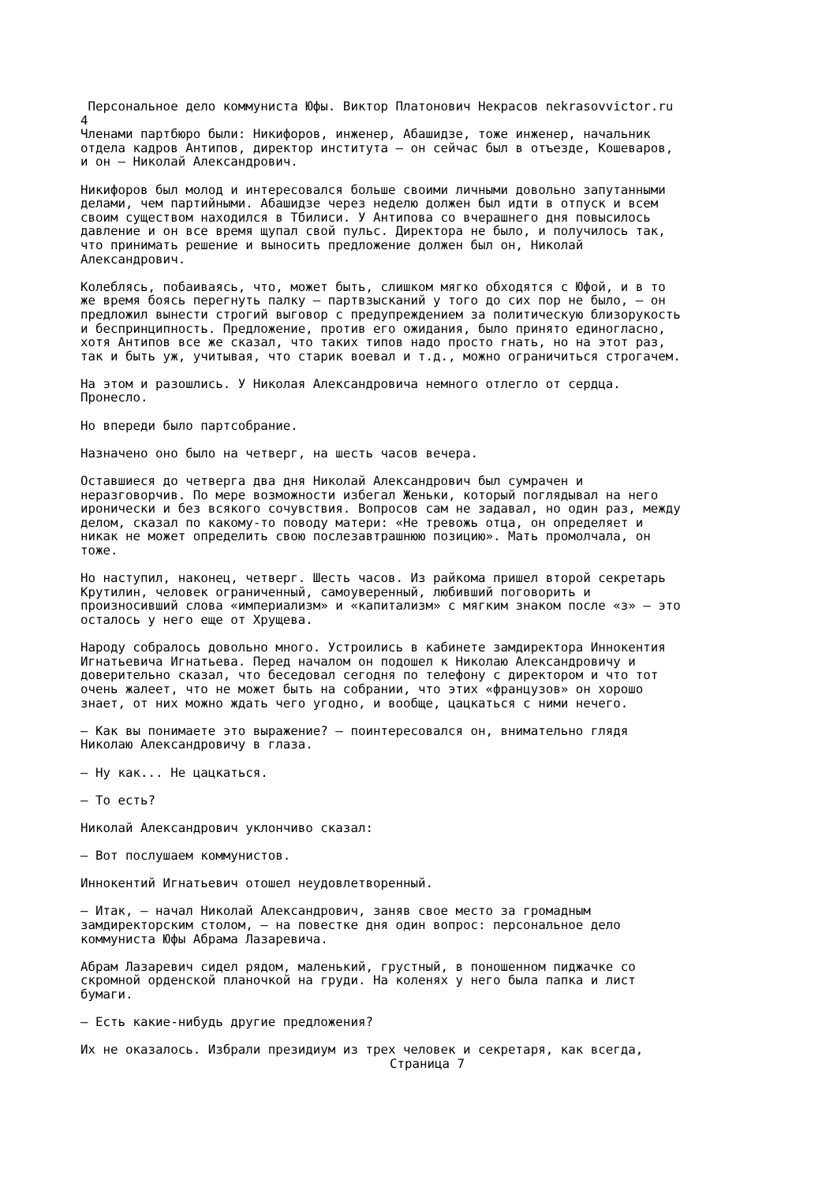Персональное дело коммуниста Юфы. Виктор Платонович Некрасов nekrasovvictor.ru 4
Членами партбюро были: Никифоров, инженер, Абашидзе, тоже инженер, начальник отдела кадров Антипов, директор института — он сейчас был в отъезде, Кошеваров, и он — Николай Александрович.
Никифоров был молод и интересовался больше своими личными довольно запутанными делами, чем партийными. Абашидзе через неделю должен был идти в отпуск и всем своим существом находился в Тбилиси. У Антипова со вчерашнего дня повысилось давление и он все время щупал свой пульс. Директора не было, и получилось так, что принимать решение и выносить предложение должен был он, Николай Александрович.
Колеблясь, побаиваясь, что, может быть, слишком мягко обходятся с Юфой, и в то же время боясь перегнуть палку — партвзысканий у того до сих пор не было, — он предложил вынести строгий выговор с предупреждением за политическую близорукость и беспринципность. Предложение, против его ожидания, было принято единогласно, хотя Антипов все же сказал, что таких типов надо просто гнать, но на этот раз, так и быть уж, учитывая, что старик воевал и т.д., можно ограничиться строгачем.
На этом и разошлись. У Николая Александровича немного отлегло от сердца. Пронесло.
Но впереди было партсобрание.
Назначено оно было на четверг, на шесть часов вечера.
Оставшиеся до четверга два дня Николай Александрович был сумрачен и неразговорчив. По мере возможности избегал Женьки, который поглядывал на него иронически и без всякого сочувствия. Вопросов сам не задавал, но один раз, между делом, сказал по какому-то поводу матери: «Не тревожь отца, он определяет и никак не может определить свою послезавтрашнюю позицию». Мать промолчала, он тоже.
Но наступил, наконец, четверг. Шесть часов. Из райкома пришел второй секретарь Крутилин, человек ограниченный, самоуверенный, любивший поговорить и произносивший слова «империализм» и «капитализм» с мягким знаком после «з» — это осталось у него еще от Хрущева.
Народу собралось довольно много. Устроились в кабинете замдиректора Иннокентия Игнатьевича Игнатьева. Перед началом он подошел к Николаю Александровичу и доверительно сказал, что беседовал сегодня по телефону с директором и что тот очень жалеет, что не может быть на собрании, что этих «французов» он хорошо знает, от них можно ждать чего угодно, и вообще, цацкаться с ними нечего.
— Как вы понимаете это выражение? — поинтересовался он, внимательно глядя Николаю Александровичу в глаза.
— Ну как... Не цацкаться.
— То есть?
Николай Александрович уклончиво сказал:
— Вот послушаем коммунистов.
Иннокентий Игнатьевич отошел неудовлетворенный.
— Итак, — начал Николай Александрович, заняв свое место за громадным замдиректорским столом, — на повестке дня один вопрос: персональное дело коммуниста Юфы Абрама Лазаревича.
Абрам Лазаревич сидел рядом, маленький, грустный, в поношенном пиджачке со скромной орденской планочкой на груди. На коленях у него была папка и лист бумаги.
— Есть какие-нибудь другие предложения?
Их не оказалось. Избрали президиум из трех человек и секретаря, как всегда,
Страница 7